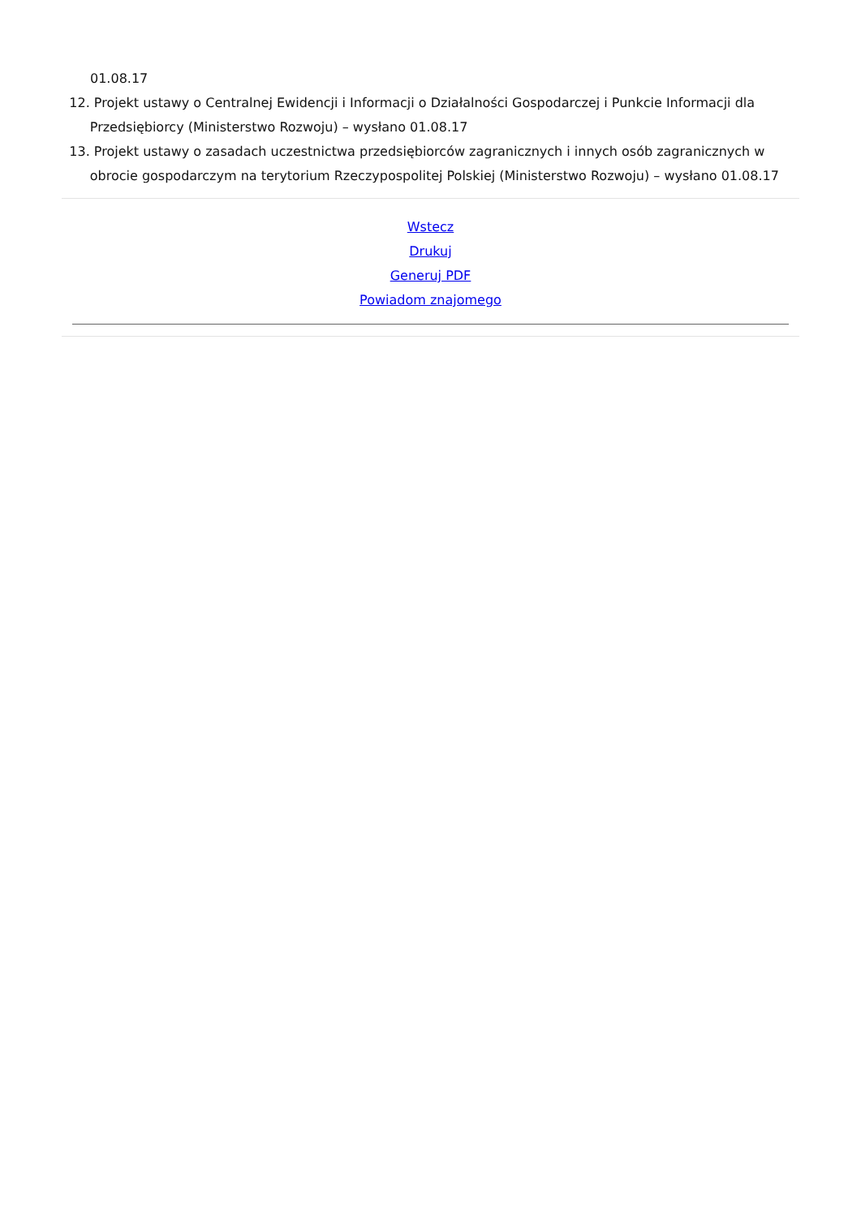01.08.17
12. Projekt ustawy o Centralnej Ewidencji i Informacji o Działalności Gospodarczej i Punkcie Informacji dla Przedsiębiorcy (Ministerstwo Rozwoju) – wysłano 01.08.17
13. Projekt ustawy o zasadach uczestnictwa przedsiębiorców zagranicznych i innych osób zagranicznych w obrocie gospodarczym na terytorium Rzeczypospolitej Polskiej (Ministerstwo Rozwoju) – wysłano 01.08.17
Wstecz
Drukuj
Generuj PDF
Powiadom znajomego